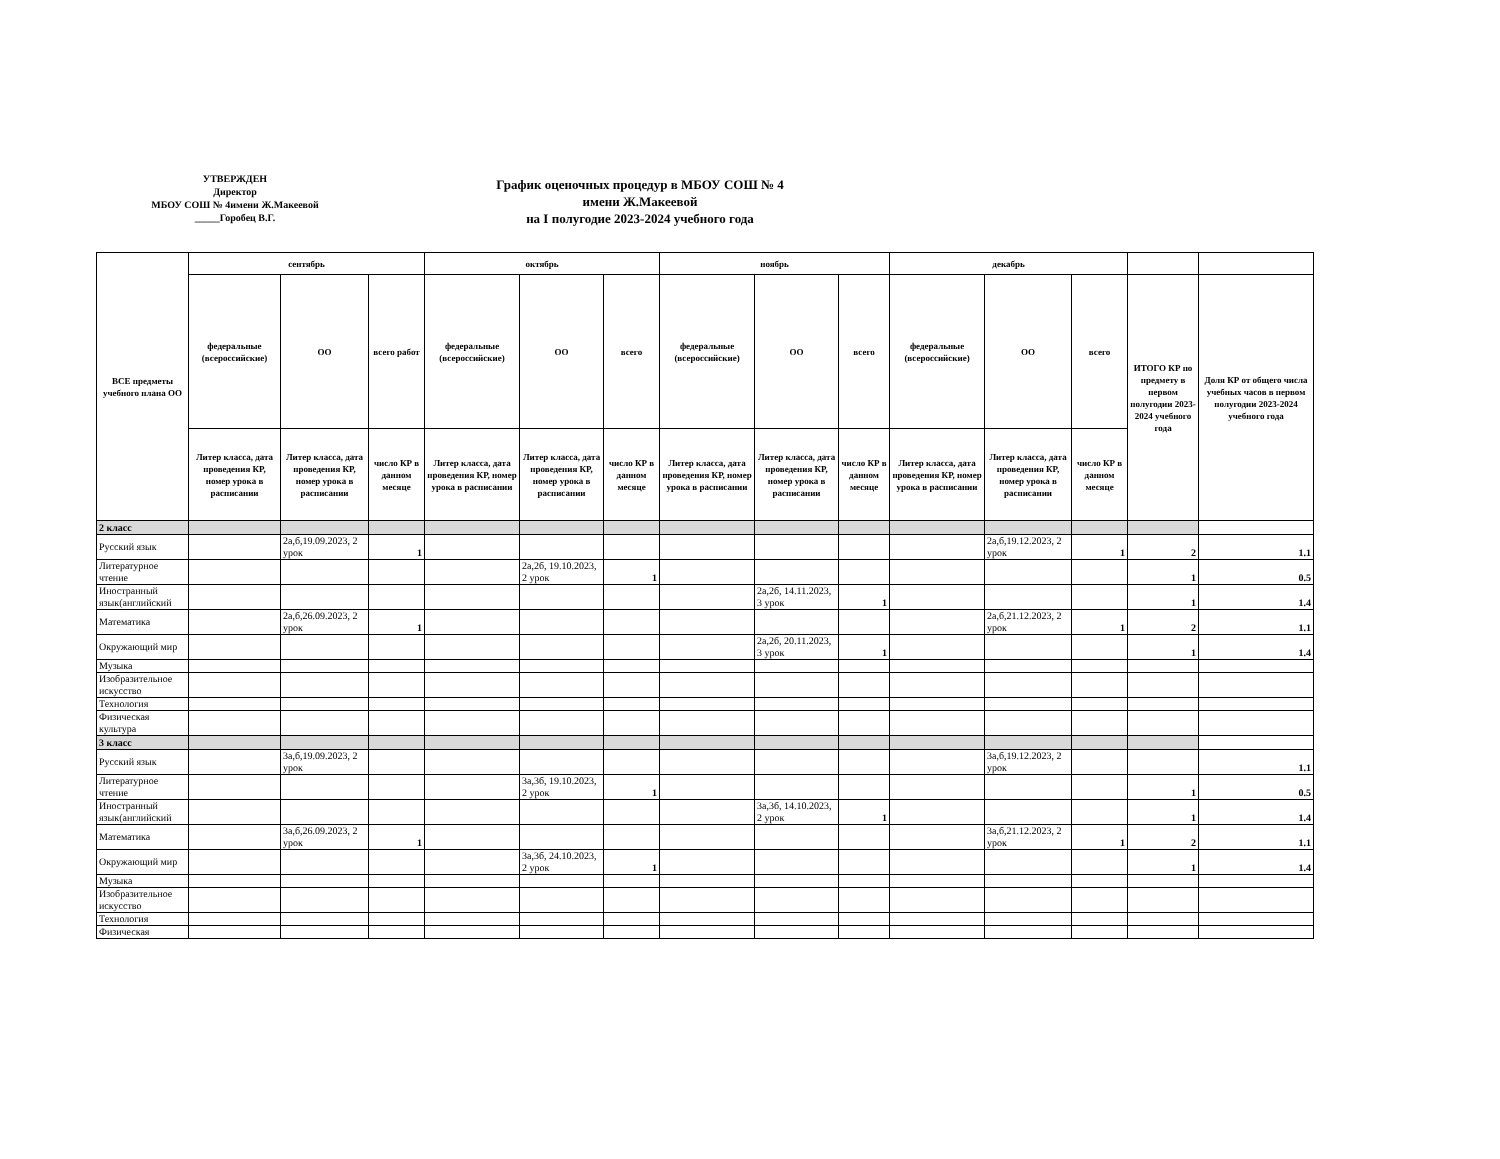УТВЕРЖДЕН
Директор
МБОУ СОШ № 4имени Ж.Макеевой
_____Горобец В.Г.
График оценочных процедур в МБОУ СОШ № 4
имени Ж.Макеевой
на I полугодие 2023-2024 учебного года
| ВСЕ предметы учебного плана ОО | сентябрь | | | октябрь | | | ноябрь | | | декабрь | | | | |
| --- | --- | --- | --- | --- | --- | --- | --- | --- | --- | --- | --- | --- | --- | --- |
| | федеральные (всероссийские) | ОО | всего работ | федеральные (всероссийские) | ОО | всего | федеральные (всероссийские) | ОО | всего | федеральные (всероссийские) | ОО | всего | ИТОГО КР по предмету в первом полугодии 2023-2024 учебного года | Доля КР от общего числа учебных часов в первом полугодии 2023-2024 учебного года |
| | Литер класса, дата проведения КР, номер урока в расписании | Литер класса, дата проведения КР, номер урока в расписании | число КР в данном месяце | Литер класса, дата проведения КР, номер урока в расписании | Литер класса, дата проведения КР, номер урока в расписании | число КР в данном месяце | Литер класса, дата проведения КР, номер урока в расписании | Литер класса, дата проведения КР, номер урока в расписании | число КР в данном месяце | Литер класса, дата проведения КР, номер урока в расписании | Литер класса, дата проведения КР, номер урока в расписании | число КР в данном месяце | | |
| 2 класс | | | | | | | | | | | | | | |
| Русский язык | | 2а,б,19.09.2023, 2 урок | 1 | | | | | | | | 2а,б,19.12.2023, 2 урок | 1 | 2 | 1.1 |
| Литературное чтение | | | | | 2а,2б, 19.10.2023, 2 урок | 1 | | | | | | | 1 | 0.5 |
| Иностранный язык(английский | | | | | | | | 2а,2б, 14.11.2023, 3 урок | 1 | | | | 1 | 1.4 |
| Математика | | 2а,б,26.09.2023, 2 урок | 1 | | | | | | | | 2а,б,21.12.2023, 2 урок | 1 | 2 | 1.1 |
| Окружающий мир | | | | | | | | 2а,2б, 20.11.2023, 3 урок | 1 | | | | 1 | 1.4 |
| Музыка | | | | | | | | | | | | | | |
| Изобразительное искусство | | | | | | | | | | | | | | |
| Технология | | | | | | | | | | | | | | |
| Физическая культура | | | | | | | | | | | | | | |
| 3 класс | | | | | | | | | | | | | | |
| Русский язык | | 3а,б,19.09.2023, 2 урок | | | | | | | | | 3а,б,19.12.2023, 2 урок | | | 1.1 |
| Литературное чтение | | | | | 3а,3б, 19.10.2023, 2 урок | 1 | | | | | | | 1 | 0.5 |
| Иностранный язык(английский | | | | | | | | 3а,3б, 14.10.2023, 2 урок | 1 | | | | 1 | 1.4 |
| Математика | | 3а,б,26.09.2023, 2 урок | 1 | | | | | | | | 3а,б,21.12.2023, 2 урок | 1 | 2 | 1.1 |
| Окружающий мир | | | | | 3а,3б, 24.10.2023, 2 урок | 1 | | | | | | | 1 | 1.4 |
| Музыка | | | | | | | | | | | | | | |
| Изобразительное искусство | | | | | | | | | | | | | | |
| Технология | | | | | | | | | | | | | | |
| Физическая | | | | | | | | | | | | | | |